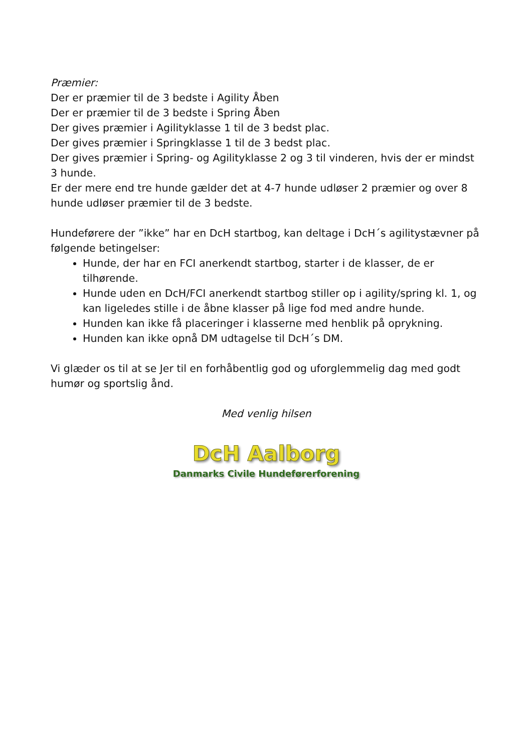Præmier:
Der er præmier til de 3 bedste i Agility Åben
Der er præmier til de 3 bedste i Spring Åben
Der gives præmier i Agilityklasse 1 til de 3 bedst plac.
Der gives præmier i Springklasse 1 til de 3 bedst plac.
Der gives præmier i Spring- og Agilityklasse 2 og 3 til vinderen, hvis der er mindst 3 hunde.
Er der mere end tre hunde gælder det at 4-7 hunde udløser 2 præmier og over 8 hunde udløser præmier til de 3 bedste.
Hundeførere der ”ikke” har en DcH startbog, kan deltage i DcH´s agilitystævner på følgende betingelser:
Hunde, der har en FCI anerkendt startbog, starter i de klasser, de er tilhørende.
Hunde uden en DcH/FCI anerkendt startbog stiller op i agility/spring kl. 1, og kan ligeledes stille i de åbne klasser på lige fod med andre hunde.
Hunden kan ikke få placeringer i klasserne med henblik på oprykning.
Hunden kan ikke opnå DM udtagelse til DcH´s DM.
Vi glæder os til at se Jer til en forhåbentlig god og uforglemmelig dag med godt humør og sportslig ånd.
Med venlig hilsen
DcH Aalborg
Danmarks Civile Hundeførerforening